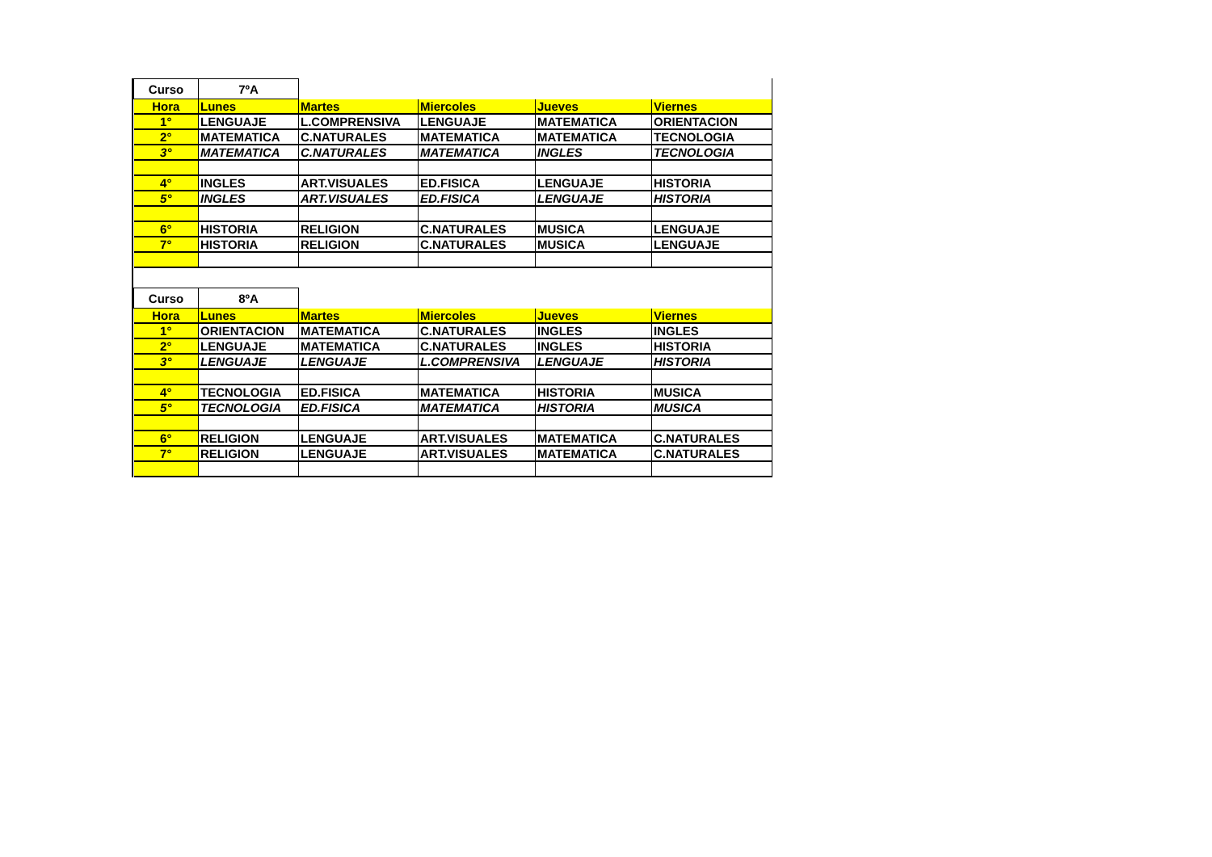| Curso | 7ºA | | | | |
| Hora | Lunes | Martes | Miercoles | Jueves | Viernes |
| 1° | LENGUAJE | L.COMPRENSIVA | LENGUAJE | MATEMATICA | ORIENTACION |
| 2° | MATEMATICA | C.NATURALES | MATEMATICA | MATEMATICA | TECNOLOGIA |
| 3° | MATEMATICA | C.NATURALES | MATEMATICA | INGLES | TECNOLOGIA |
| 4° | INGLES | ART.VISUALES | ED.FISICA | LENGUAJE | HISTORIA |
| 5° | INGLES | ART.VISUALES | ED.FISICA | LENGUAJE | HISTORIA |
| 6° | HISTORIA | RELIGION | C.NATURALES | MUSICA | LENGUAJE |
| 7° | HISTORIA | RELIGION | C.NATURALES | MUSICA | LENGUAJE |
| Curso | 8ºA | | | | |
| Hora | Lunes | Martes | Miercoles | Jueves | Viernes |
| 1° | ORIENTACION | MATEMATICA | C.NATURALES | INGLES | INGLES |
| 2° | LENGUAJE | MATEMATICA | C.NATURALES | INGLES | HISTORIA |
| 3° | LENGUAJE | LENGUAJE | L.COMPRENSIVA | LENGUAJE | HISTORIA |
| 4° | TECNOLOGIA | ED.FISICA | MATEMATICA | HISTORIA | MUSICA |
| 5° | TECNOLOGIA | ED.FISICA | MATEMATICA | HISTORIA | MUSICA |
| 6° | RELIGION | LENGUAJE | ART.VISUALES | MATEMATICA | C.NATURALES |
| 7° | RELIGION | LENGUAJE | ART.VISUALES | MATEMATICA | C.NATURALES |